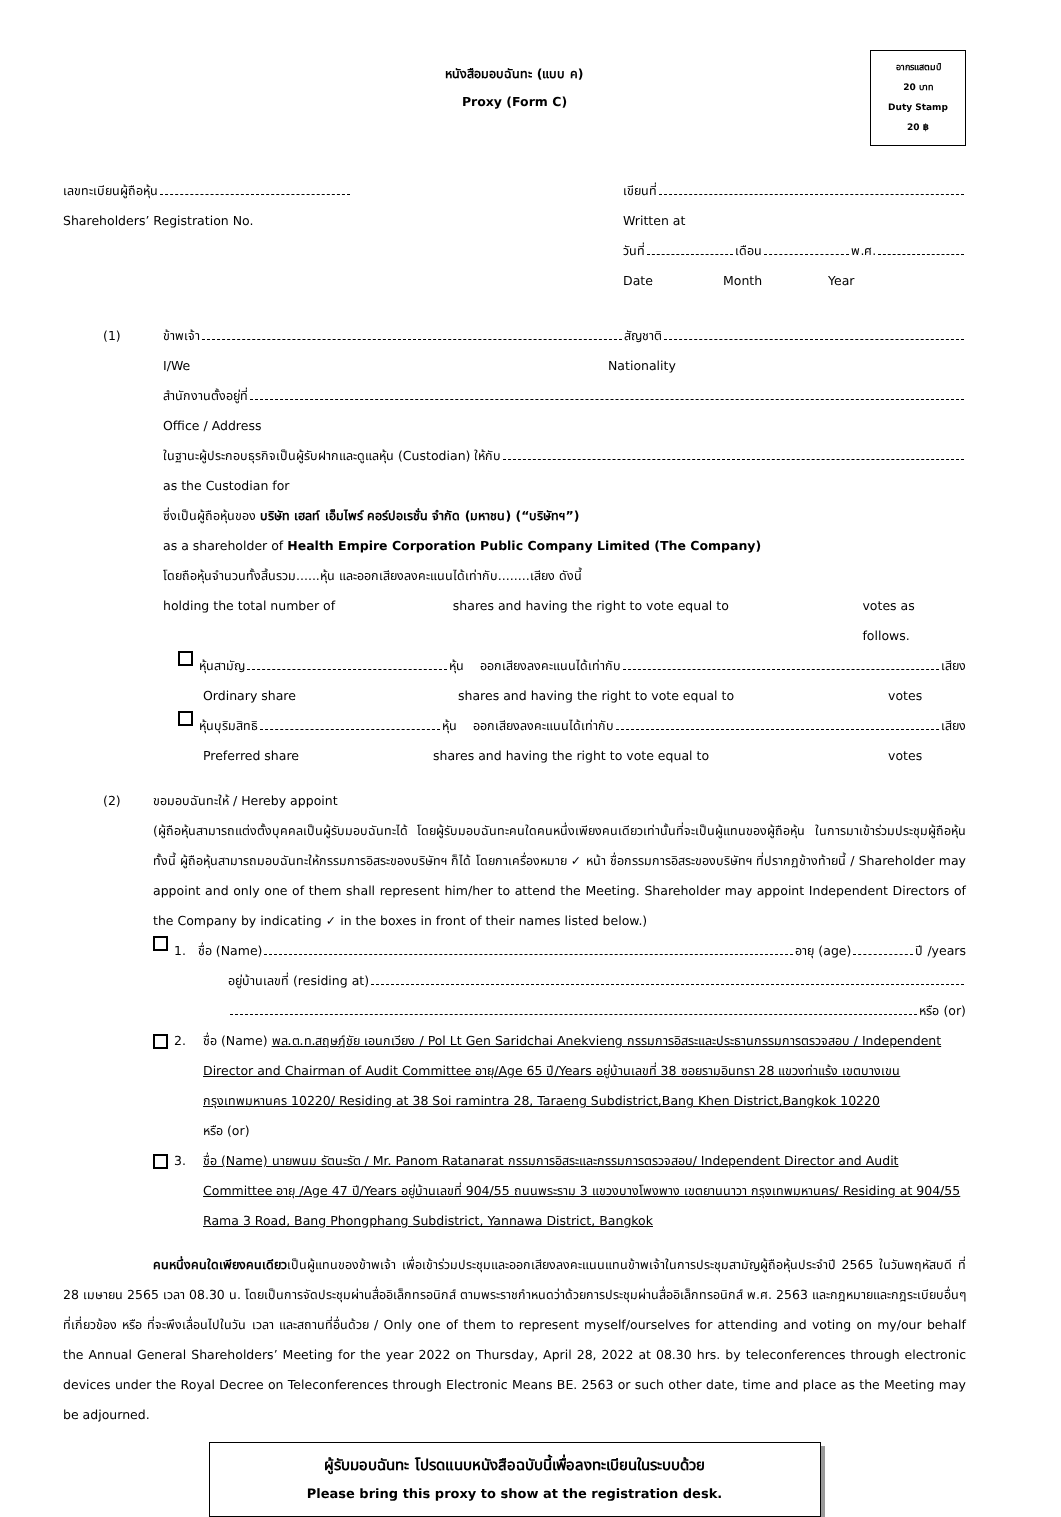อากรแสตมป์
20 บาท
Duty Stamp
20 ฿
หนังสือมอบฉันทะ (แบบ ค)
Proxy (Form C)
เลขทะเบียนผู้ถือหุ้น เขียนที่
Shareholders’ Registration No. Written at
วันที่ เดือน พ.ศ.
Date Month Year
(1) ข้าพเจ้า สัญชาติ
I/We Nationality
สำนักงานตั้งอยู่ที่
Office / Address
ในฐานะผู้ประกอบธุรกิจเป็นผู้รับฝากและดูแลหุ้น (Custodian) ให้กับ
as the Custodian for
ซึ่งเป็นผู้ถือหุ้นของ บริษัท เฮลท์ เอ็มไพร์ คอร์ปอเรชั่น จำกัด (มหาชน) (“บริษัทฯ”)
as a shareholder of Health Empire Corporation Public Company Limited (The Company)
โดยถือหุ้นจำนวนทั้งสิ้นรวม......หุ้น และออกเสียงลงคะแนนได้เท่ากับ........เสียง ดังนี้
holding the total number of shares and having the right to vote equal to votes as follows.
หุ้นสามัญ หุ้น ออกเสียงลงคะแนนได้เท่ากับ เสียง
Ordinary share shares and having the right to vote equal to votes
หุ้นบุริมสิทธิ หุ้น ออกเสียงลงคะแนนได้เท่ากับ เสียง
Preferred share shares and having the right to vote equal to votes
(2) ขอมอบฉันทะให้ / Hereby appoint
(ผู้ถือหุ้นสามารถแต่งตั้งบุคคลเป็นผู้รับมอบฉันทะได้ โดยผู้รับมอบฉันทะคนใดคนหนึ่งเพียงคนเดียวเท่านั้นที่จะเป็นผู้แทนของผู้ถือหุ้น ในการมาเข้าร่วมประชุมผู้ถือหุ้น ทั้งนี้ ผู้ถือหุ้นสามารถมอบฉันทะให้กรรมการอิสระของบริษัทฯ ก็ได้ โดยกาเครื่องหมาย ✓ หน้า ชื่อกรรมการอิสระของบริษัทฯ ที่ปรากฏข้างท้ายนี้ / Shareholder may appoint and only one of them shall represent him/her to attend the Meeting. Shareholder may appoint Independent Directors of the Company by indicating ✓ in the boxes in front of their names listed below.)
1. ชื่อ (Name) อายุ (age) ปี /years
อยู่บ้านเลขที่ (residing at)
หรือ (or)
2. ชื่อ (Name) พล.ต.ท.สฤษฎ์ชัย เอนกเวียง / Pol Lt Gen Saridchai Anekvieng กรรมการอิสระและประธานกรรมการตรวจสอบ / Independent Director and Chairman of Audit Committee อายุ/Age 65 ปี/Years อยู่บ้านเลขที่ 38 ซอยรามอินทรา 28 แขวงท่าแร้ง เขตบางเขน กรุงเทพมหานคร 10220/ Residing at 38 Soi ramintra 28, Taraeng Subdistrict,Bang Khen District,Bangkok 10220
หรือ (or)
3. ชื่อ (Name) นายพนม รัตนะรัต / Mr. Panom Ratanarat กรรมการอิสระและกรรมการตรวจสอบ/ Independent Director and Audit Committee อายุ /Age 47 ปี/Years อยู่บ้านเลขที่ 904/55 ถนนพระราม 3 แขวงบางโพงพาง เขตยานนาวา กรุงเทพมหานคร/ Residing at 904/55 Rama 3 Road, Bang Phongphang Subdistrict, Yannawa District, Bangkok
คนหนึ่งคนใดเพียงคนเดียวเป็นผู้แทนของข้าพเจ้า เพื่อเข้าร่วมประชุมและออกเสียงลงคะแนนแทนข้าพเจ้าในการประชุมสามัญผู้ถือหุ้นประจำปี 2565 ในวันพฤหัสบดี ที่ 28 เมษายน 2565 เวลา 08.30 น. โดยเป็นการจัดประชุมผ่านสื่ออิเล็กทรอนิกส์ ตามพระราชกำหนดว่าด้วยการประชุมผ่านสื่ออิเล็กทรอนิกส์ พ.ศ. 2563 และกฎหมายและกฎระเบียบอื่นๆ ที่เกี่ยวข้อง หรือ ที่จะพึงเลื่อนไปในวัน เวลา และสถานที่อื่นด้วย / Only one of them to represent myself/ourselves for attending and voting on my/our behalf the Annual General Shareholders’ Meeting for the year 2022 on Thursday, April 28, 2022 at 08.30 hrs. by teleconferences through electronic devices under the Royal Decree on Teleconferences through Electronic Means BE. 2563 or such other date, time and place as the Meeting may be adjourned.
ผู้รับมอบฉันทะ โปรดแนบหนังสือฉบับนี้เพื่อลงทะเบียนในระบบด้วย
Please bring this proxy to show at the registration desk.